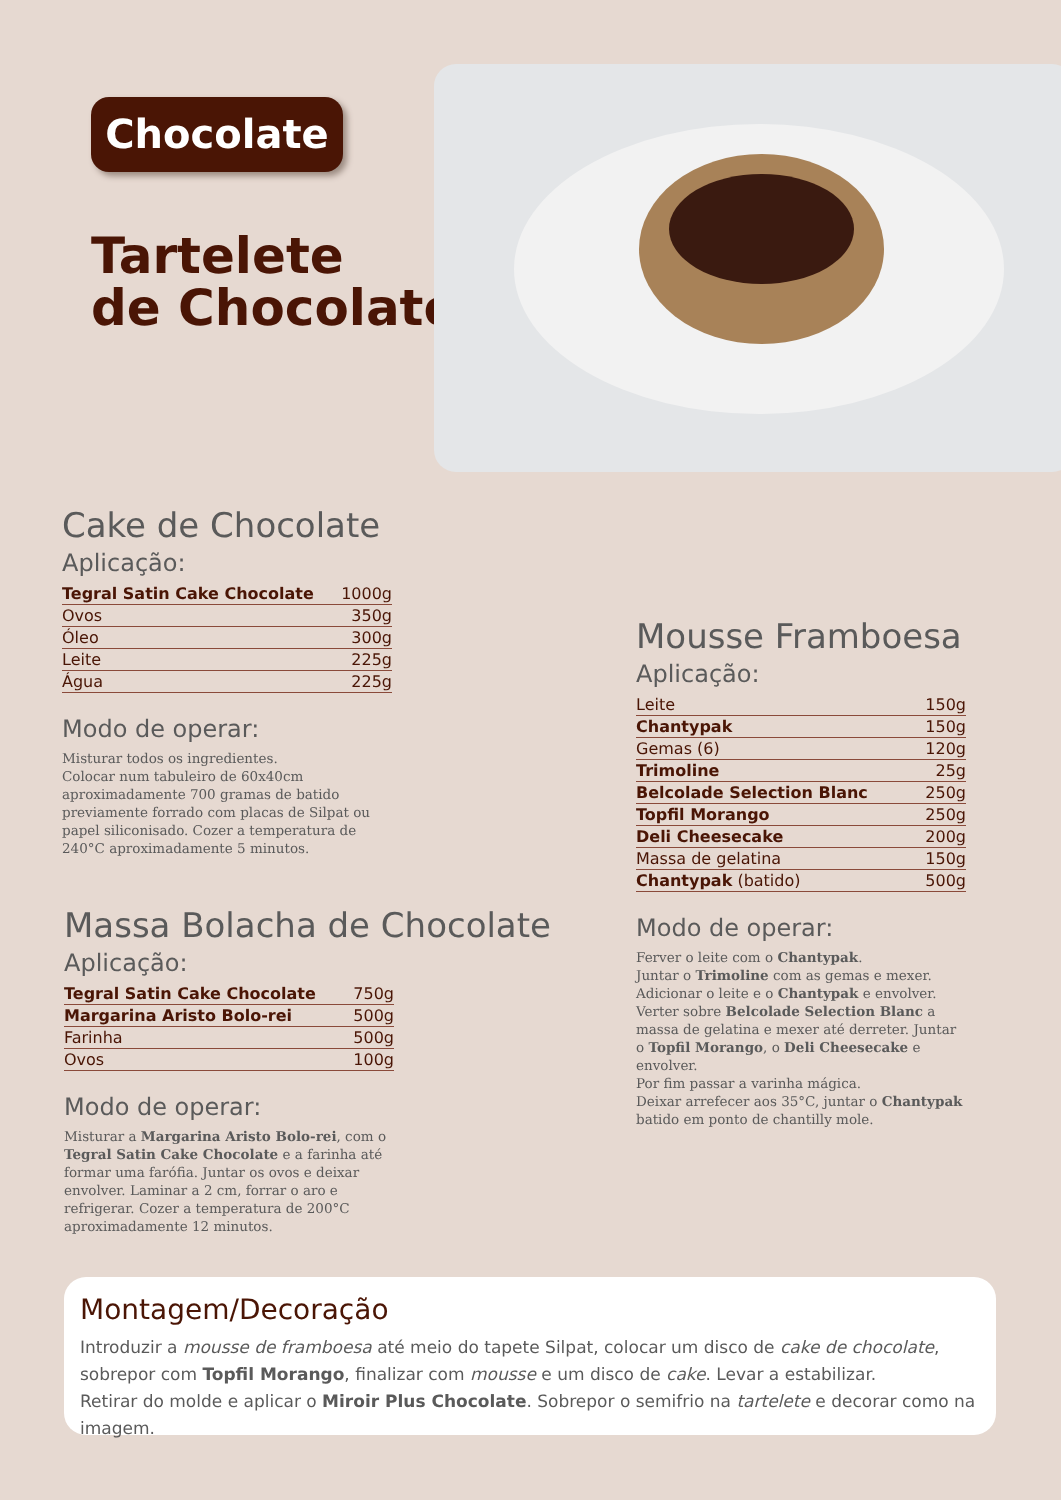Chocolate
Tartelete
de Chocolate
Cake de Chocolate
Aplicação:
| Tegral Satin Cake Chocolate | 1000g |
| Ovos | 350g |
| Óleo | 300g |
| Leite | 225g |
| Água | 225g |
Modo de operar:
Misturar todos os ingredientes.
Colocar num tabuleiro de 60x40cm aproximadamente 700 gramas de batido previamente forrado com placas de Silpat ou papel siliconisado. Cozer a temperatura de 240°C aproximadamente 5 minutos.
Massa Bolacha de Chocolate
Aplicação:
| Tegral Satin Cake Chocolate | 750g |
| Margarina Aristo Bolo-rei | 500g |
| Farinha | 500g |
| Ovos | 100g |
Modo de operar:
Misturar a Margarina Aristo Bolo-rei, com o Tegral Satin Cake Chocolate e a farinha até formar uma farófia. Juntar os ovos e deixar envolver. Laminar a 2 cm, forrar o aro e refrigerar. Cozer a temperatura de 200°C aproximadamente 12 minutos.
Mousse Framboesa
Aplicação:
| Leite | 150g |
| Chantypak | 150g |
| Gemas (6) | 120g |
| Trimoline | 25g |
| Belcolade Selection Blanc | 250g |
| Topfil Morango | 250g |
| Deli Cheesecake | 200g |
| Massa de gelatina | 150g |
| Chantypak (batido) | 500g |
Modo de operar:
Ferver o leite com o Chantypak.
Juntar o Trimoline com as gemas e mexer.
Adicionar o leite e o Chantypak e envolver.
Verter sobre Belcolade Selection Blanc a massa de gelatina e mexer até derreter. Juntar o Topfil Morango, o Deli Cheesecake e envolver.
Por fim passar a varinha mágica.
Deixar arrefecer aos 35°C, juntar o Chantypak batido em ponto de chantilly mole.
Montagem/Decoração
Introduzir a mousse de framboesa até meio do tapete Silpat, colocar um disco de cake de chocolate, sobrepor com Topfil Morango, finalizar com mousse e um disco de cake. Levar a estabilizar.
Retirar do molde e aplicar o Miroir Plus Chocolate. Sobrepor o semifrio na tartelete e decorar como na imagem.